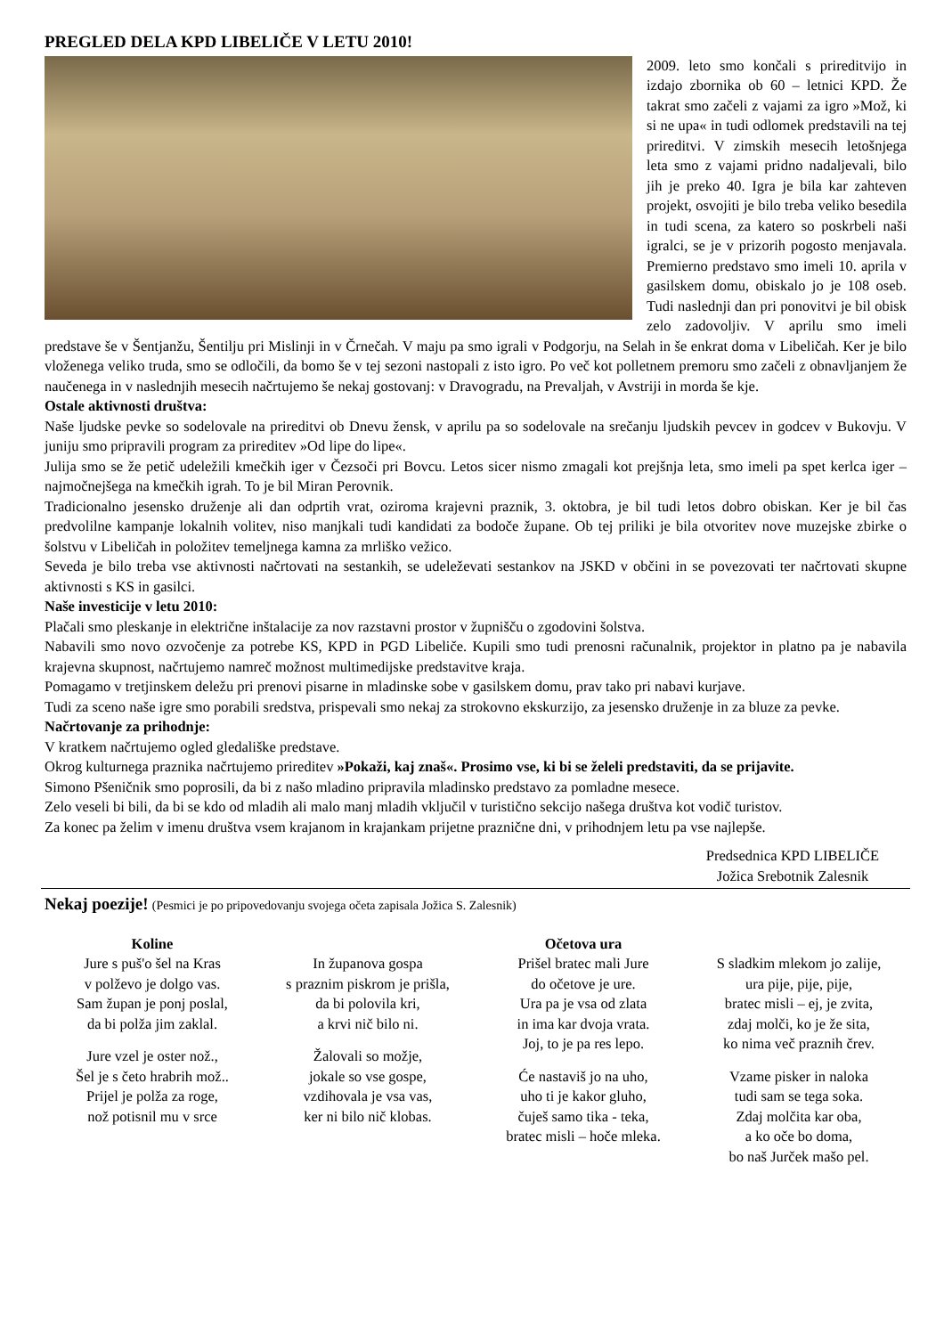PREGLED DELA KPD LIBELIČE V LETU 2010!
2009. leto smo končali s prireditvijo in izdajo zbornika ob 60 – letnici KPD. Že takrat smo začeli z vajami za igro »Mož, ki si ne upa« in tudi odlomek predstavili na tej prireditvi. V zimskih mesecih letošnjega leta smo z vajami pridno nadaljevali, bilo jih je preko 40. Igra je bila kar zahteven projekt, osvojiti je bilo treba veliko besedila in tudi scena, za katero so poskrbeli naši igralci, se je v prizorih pogosto menjavala. Premierno predstavo smo imeli 10. aprila v gasilskem domu, obiskalo jo je 108 oseb. Tudi naslednji dan pri ponovitvi je bil obisk zelo zadovoljiv. V aprilu smo imeli predstave še v Šentjanžu, Šentilju pri Mislinji in v Črnečah. V maju pa smo igrali v Podgorju, na Selah in še enkrat doma v Libeličah. Ker je bilo vloženega veliko truda, smo se odločili, da bomo še v tej sezoni nastopali z isto igro. Po več kot polletnem premoru smo začeli z obnavljanjem že naučenega in v naslednjih mesecih načrtujemo še nekaj gostovanj: v Dravogradu, na Prevaljah, v Avstriji in morda še kje.
Ostale aktivnosti društva:
Naše ljudske pevke so sodelovale na prireditvi ob Dnevu žensk, v aprilu pa so sodelovale na srečanju ljudskih pevcev in godcev v Bukovju. V juniju smo pripravili program za prireditev »Od lipe do lipe«.
Julija smo se že petič udeležili kmečkih iger v Čezsoči pri Bovcu. Letos sicer nismo zmagali kot prejšnja leta, smo imeli pa spet kerlca iger – najmočnejšega na kmečkih igrah. To je bil Miran Perovnik.
Tradicionalno jesensko druženje ali dan odprtih vrat, oziroma krajevni praznik, 3. oktobra, je bil tudi letos dobro obiskan. Ker je bil čas predvolilne kampanje lokalnih volitev, niso manjkali tudi kandidati za bodoče župane. Ob tej priliki je bila otvoritev nove muzejske zbirke o šolstvu v Libeličah in položitev temeljnega kamna za mrliško vežico.
Seveda je bilo treba vse aktivnosti načrtovati na sestankih, se udeleževati sestankov na JSKD v občini in se povezovati ter načrtovati skupne aktivnosti s KS in gasilci.
Naše investicije v letu 2010:
Plačali smo pleskanje in električne inštalacije za nov razstavni prostor v župnišču o zgodovini šolstva.
Nabavili smo novo ozvočenje za potrebe KS, KPD in PGD Libeliče. Kupili smo tudi prenosni računalnik, projektor in platno pa je nabavila krajevna skupnost, načrtujemo namreč možnost multimedijske predstavitve kraja.
Pomagamo v tretjinskem deležu pri prenovi pisarne in mladinske sobe v gasilskem domu, prav tako pri nabavi kurjave.
Tudi za sceno naše igre smo porabili sredstva, prispevali smo nekaj za strokovno ekskurzijo, za jesensko druženje in za bluze za pevke.
Načrtovanje za prihodnje:
V kratkem načrtujemo ogled gledališke predstave.
Okrog kulturnega praznika načrtujemo prireditev »Pokaži, kaj znaš«. Prosimo vse, ki bi se želeli predstaviti, da se prijavite.
Simono Pšeničnik smo poprosili, da bi z našo mladino pripravila mladinsko predstavo za pomladne mesece.
Zelo veseli bi bili, da bi se kdo od mladih ali malo manj mladih vključil v turistično sekcijo našega društva kot vodič turistov.
Za konec pa želim v imenu društva vsem krajanom in krajankam prijetne praznične dni, v prihodnjem letu pa vse najlepše.
Predsednica KPD LIBELIČE
Jožica Srebotnik Zalesnik
Nekaj poezije! (Pesmici je po pripovedovanju svojega očeta zapisala Jožica S. Zalesnik)
Koline
Jure s puš'o šel na Kras
v polževo je dolgo vas.
Sam župan je ponj poslal,
da bi polža jim zaklal.
Jure vzel je oster nož.,
Šel je s četo hrabrih mož..
Prijel je polža za roge,
nož potisnil mu v srce
In županova gospa
s praznim piskrom je prišla,
da bi polovila kri,
a krvi nič bilo ni.
Žalovali so možje,
jokale so vse gospe,
vzdihovala je vsa vas,
ker ni bilo nič klobas.
Očetova ura
Prišel bratec mali Jure
do očetove je ure.
Ura pa je vsa od zlata
in ima kar dvoja vrata.
Joj, to je pa res lepo.
Će nastaviš jo na uho,
uho ti je kakor gluho,
čuješ samo tika - teka,
bratec misli – hoče mleka.
S sladkim mlekom jo zalije,
ura pije, pije, pije,
bratec misli – ej, je zvita,
zdaj molči, ko je že sita,
ko nima več praznih črev.
Vzame pisker in naloka
tudi sam se tega soka.
Zdaj molčita kar oba,
a ko oče bo doma,
bo naš Jurček mašo pel.